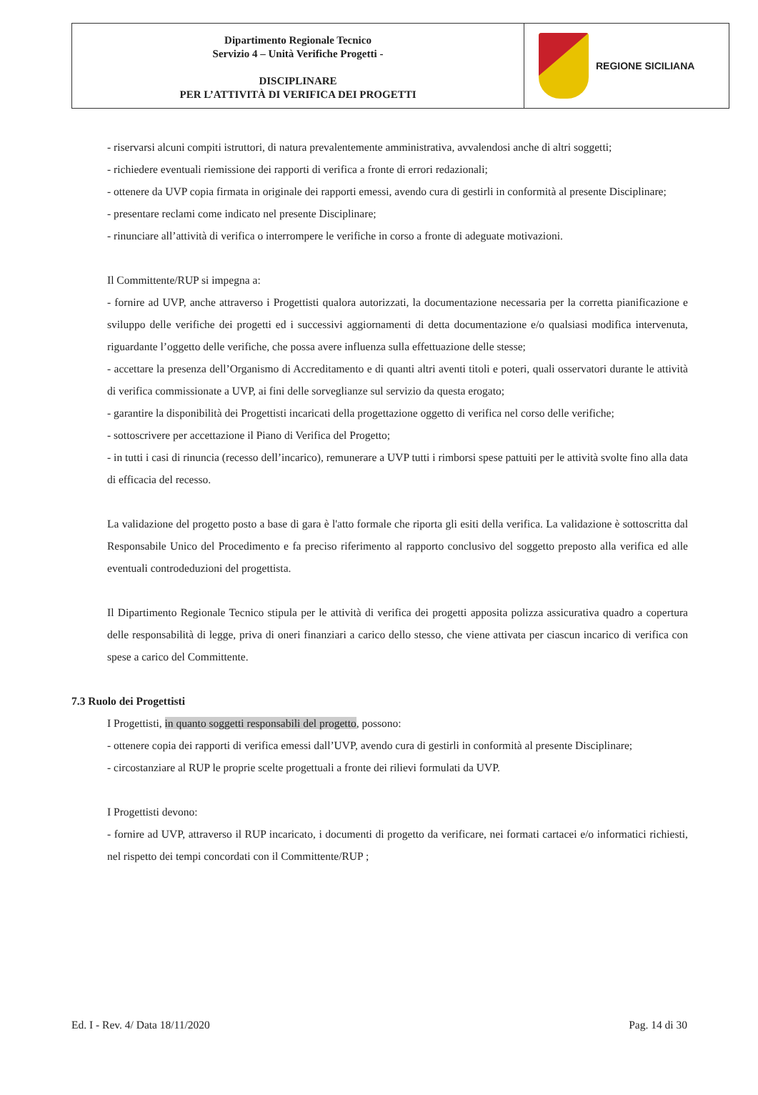Dipartimento Regionale Tecnico
Servizio 4 – Unità Verifiche Progetti -
DISCIPLINARE
PER L’ATTIVITÀ DI VERIFICA DEI PROGETTI
REGIONE SICILIANA
- riservarsi alcuni compiti istruttori, di natura prevalentemente amministrativa, avvalendosi anche di altri soggetti;
- richiedere eventuali riemissione dei rapporti di verifica a fronte di errori redazionali;
- ottenere da UVP copia firmata in originale dei rapporti emessi, avendo cura di gestirli in conformità al presente Disciplinare;
- presentare reclami come indicato nel presente Disciplinare;
- rinunciare all’attività di verifica o interrompere le verifiche in corso a fronte di adeguate motivazioni.
Il Committente/RUP si impegna a:
- fornire ad UVP, anche attraverso i Progettisti qualora autorizzati, la documentazione necessaria per la corretta pianificazione e sviluppo delle verifiche dei progetti ed i successivi aggiornamenti di detta documentazione e/o qualsiasi modifica intervenuta, riguardante l’oggetto delle verifiche, che possa avere influenza sulla effettuazione delle stesse;
- accettare la presenza dell’Organismo di Accreditamento e di quanti altri aventi titoli e poteri, quali osservatori durante le attività di verifica commissionate a UVP, ai fini delle sorveglianze sul servizio da questa erogato;
- garantire la disponibilità dei Progettisti incaricati della progettazione oggetto di verifica nel corso delle verifiche;
- sottoscrivere per accettazione il Piano di Verifica del Progetto;
- in tutti i casi di rinuncia (recesso dell’incarico), remunerare a UVP tutti i rimborsi spese pattuiti per le attività svolte fino alla data di efficacia del recesso.
La validazione del progetto posto a base di gara è l'atto formale che riporta gli esiti della verifica. La validazione è sottoscritta dal Responsabile Unico del Procedimento e fa preciso riferimento al rapporto conclusivo del soggetto preposto alla verifica ed alle eventuali controdeduzioni del progettista.
Il Dipartimento Regionale Tecnico stipula per le attività di verifica dei progetti apposita polizza assicurativa quadro a copertura delle responsabilità di legge, priva di oneri finanziari a carico dello stesso, che viene attivata per ciascun incarico di verifica con spese a carico del Committente.
7.3 Ruolo dei Progettisti
I Progettisti, in quanto soggetti responsabili del progetto, possono:
- ottenere copia dei rapporti di verifica emessi dall’UVP, avendo cura di gestirli in conformità al presente Disciplinare;
- circostanziare al RUP le proprie scelte progettuali a fronte dei rilievi formulati da UVP.
I Progettisti devono:
- fornire ad UVP, attraverso il RUP incaricato, i documenti di progetto da verificare, nei formati cartacei e/o informatici richiesti, nel rispetto dei tempi concordati con il Committente/RUP ;
Ed. I - Rev. 4/ Data 18/11/2020 Pag. 14 di 30